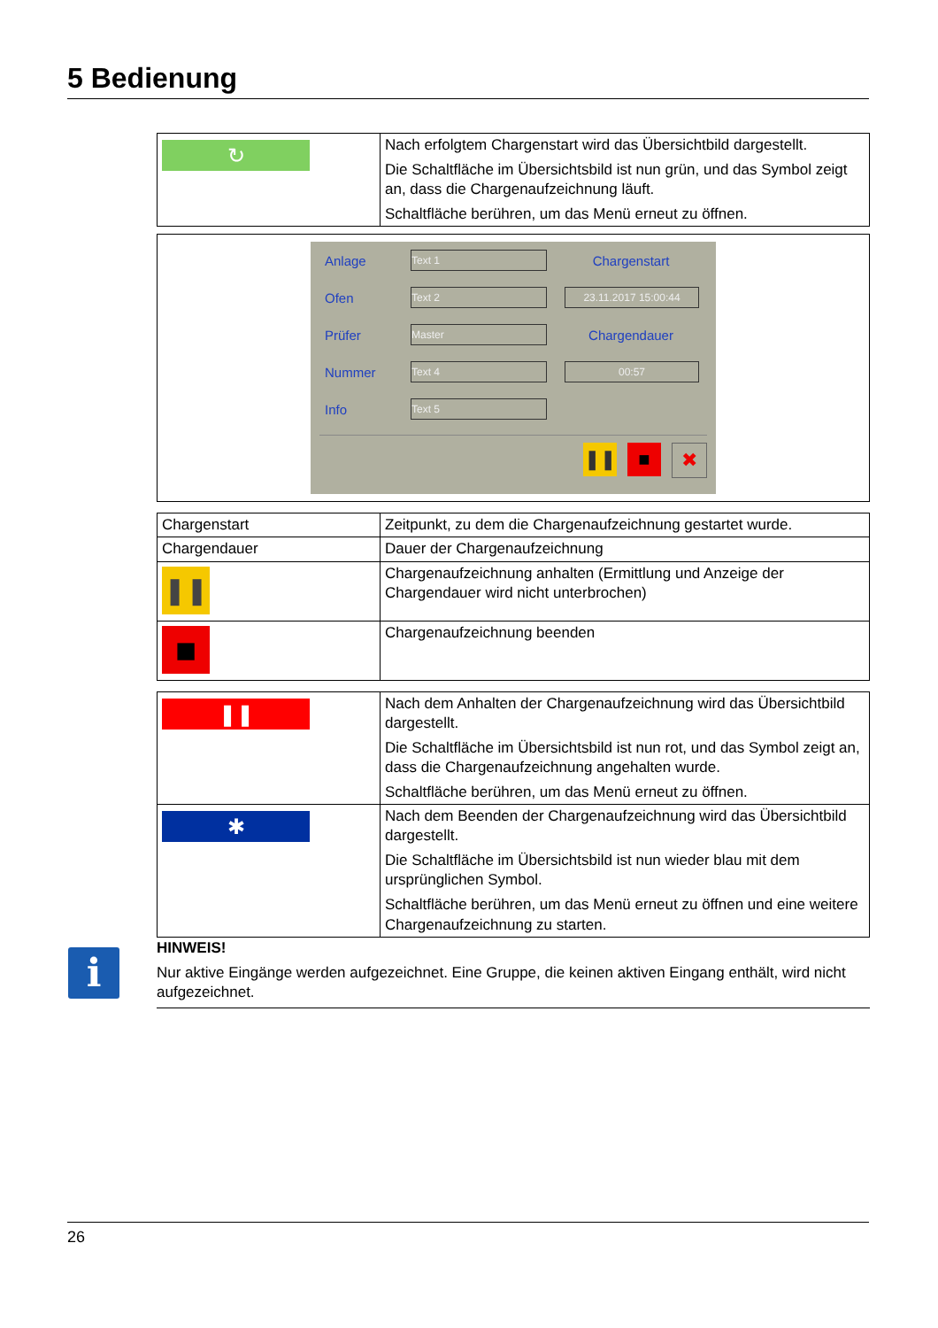5 Bedienung
| ↻ | Nach erfolgtem Chargenstart wird das Übersichtbild dargestellt. Die Schaltfläche im Übersichtsbild ist nun grün, und das Symbol zeigt an, dass die Chargenaufzeichnung läuft. Schaltfläche berühren, um das Menü erneut zu öffnen. |
| Anlage Text 1 Chargenstart Ofen Text 2 23.11.2017 15:00:44 Prüfer Master Chargendauer Nummer Text 4 00:57 Info Text 5 ❚❚ ■ ✖ |
| Chargenstart | Zeitpunkt, zu dem die Chargenaufzeichnung gestartet wurde. |
| Chargendauer | Dauer der Chargenaufzeichnung |
| ❚❚ | Chargenaufzeichnung anhalten (Ermittlung und Anzeige der Chargendauer wird nicht unterbrochen) |
| ■ | Chargenaufzeichnung beenden |
| ❚❚ | Nach dem Anhalten der Chargenaufzeichnung wird das Übersichtbild dargestellt. Die Schaltfläche im Übersichtsbild ist nun rot, und das Symbol zeigt an, dass die Chargenaufzeichnung angehalten wurde. Schaltfläche berühren, um das Menü erneut zu öffnen. |
| ✱ | Nach dem Beenden der Chargenaufzeichnung wird das Übersichtbild dargestellt. Die Schaltfläche im Übersichtsbild ist nun wieder blau mit dem ursprünglichen Symbol. Schaltfläche berühren, um das Menü erneut zu öffnen und eine weitere Chargenaufzeichnung zu starten. |
i
HINWEIS!
Nur aktive Eingänge werden aufgezeichnet. Eine Gruppe, die keinen aktiven Eingang enthält, wird nicht aufgezeichnet.
26